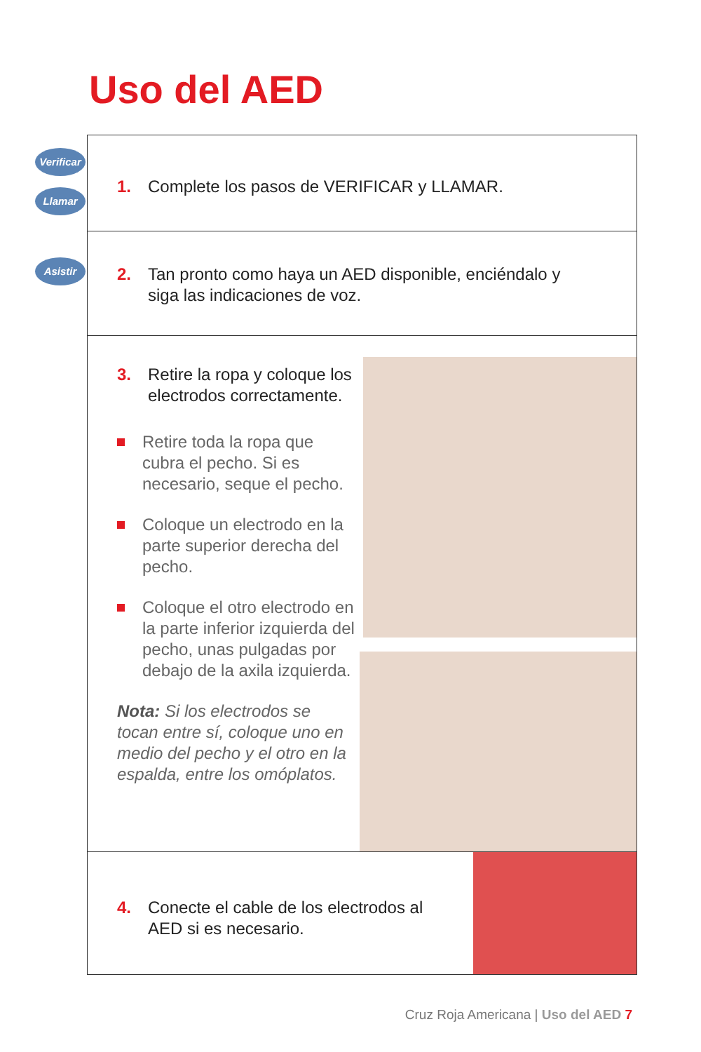Uso del AED
Verificar
Llamar
1. Complete los pasos de VERIFICAR y LLAMAR.
Asistir
2. Tan pronto como haya un AED disponible, enciéndalo y siga las indicaciones de voz.
3. Retire la ropa y coloque los electrodos correctamente.
Retire toda la ropa que cubra el pecho. Si es necesario, seque el pecho.
Coloque un electrodo en la parte superior derecha del pecho.
Coloque el otro electrodo en la parte inferior izquierda del pecho, unas pulgadas por debajo de la axila izquierda.
Nota: Si los electrodos se tocan entre sí, coloque uno en medio del pecho y el otro en la espalda, entre los omóplatos.
4. Conecte el cable de los electrodos al AED si es necesario.
Cruz Roja Americana | Uso del AED 7